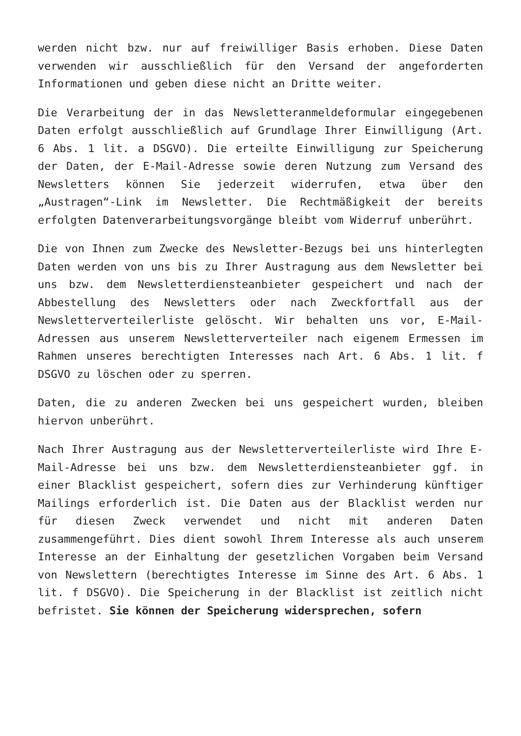werden nicht bzw. nur auf freiwilliger Basis erhoben. Diese Daten verwenden wir ausschließlich für den Versand der angeforderten Informationen und geben diese nicht an Dritte weiter.
Die Verarbeitung der in das Newsletteranmeldeformular eingegebenen Daten erfolgt ausschließlich auf Grundlage Ihrer Einwilligung (Art. 6 Abs. 1 lit. a DSGVO). Die erteilte Einwilligung zur Speicherung der Daten, der E-Mail-Adresse sowie deren Nutzung zum Versand des Newsletters können Sie jederzeit widerrufen, etwa über den „Austragen“-Link im Newsletter. Die Rechtmäßigkeit der bereits erfolgten Datenverarbeitungsvorgänge bleibt vom Widerruf unberührt.
Die von Ihnen zum Zwecke des Newsletter-Bezugs bei uns hinterlegten Daten werden von uns bis zu Ihrer Austragung aus dem Newsletter bei uns bzw. dem Newsletterdiensteanbieter gespeichert und nach der Abbestellung des Newsletters oder nach Zweckfortfall aus der Newsletterverteilerliste gelöscht. Wir behalten uns vor, E-Mail-Adressen aus unserem Newsletterverteiler nach eigenem Ermessen im Rahmen unseres berechtigten Interesses nach Art. 6 Abs. 1 lit. f DSGVO zu löschen oder zu sperren.
Daten, die zu anderen Zwecken bei uns gespeichert wurden, bleiben hiervon unberührt.
Nach Ihrer Austragung aus der Newsletterverteilerliste wird Ihre E-Mail-Adresse bei uns bzw. dem Newsletterdiensteanbieter ggf. in einer Blacklist gespeichert, sofern dies zur Verhinderung künftiger Mailings erforderlich ist. Die Daten aus der Blacklist werden nur für diesen Zweck verwendet und nicht mit anderen Daten zusammengeführt. Dies dient sowohl Ihrem Interesse als auch unserem Interesse an der Einhaltung der gesetzlichen Vorgaben beim Versand von Newslettern (berechtigtes Interesse im Sinne des Art. 6 Abs. 1 lit. f DSGVO). Die Speicherung in der Blacklist ist zeitlich nicht befristet. Sie können der Speicherung widersprechen, sofern